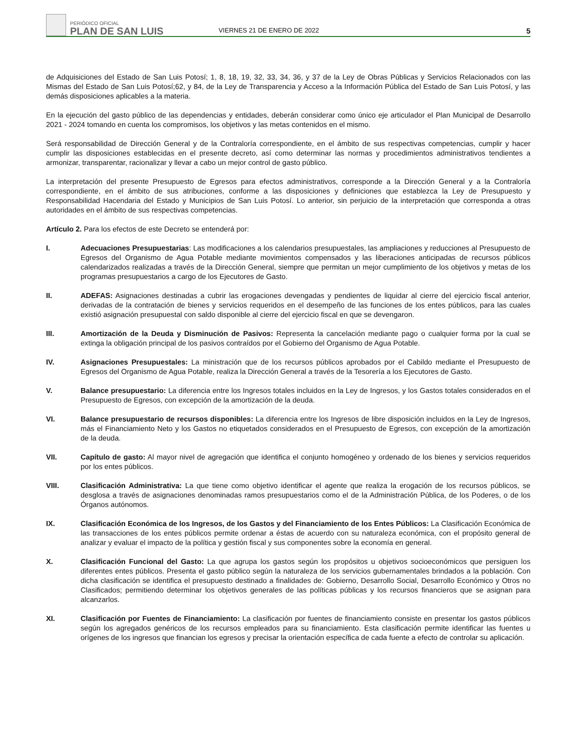PERIÓDICO OFICIAL
PLAN DE SAN LUIS
VIERNES 21 DE ENERO DE 2022
5
de Adquisiciones del Estado de San Luis Potosí; 1, 8, 18, 19, 32, 33, 34, 36, y 37 de la Ley de Obras Públicas y Servicios Relacionados con las Mismas del Estado de San Luis Potosí;62, y 84, de la Ley de Transparencia y Acceso a la Información Pública del Estado de San Luis Potosí, y las demás disposiciones aplicables a la materia.
En la ejecución del gasto público de las dependencias y entidades, deberán considerar como único eje articulador el Plan Municipal de Desarrollo 2021 - 2024 tomando en cuenta los compromisos, los objetivos y las metas contenidos en el mismo.
Será responsabilidad de Dirección General y de la Contraloría correspondiente, en el ámbito de sus respectivas competencias, cumplir y hacer cumplir las disposiciones establecidas en el presente decreto, así como determinar las normas y procedimientos administrativos tendientes a armonizar, transparentar, racionalizar y llevar a cabo un mejor control de gasto público.
La interpretación del presente Presupuesto de Egresos para efectos administrativos, corresponde a la Dirección General y a la Contraloría correspondiente, en el ámbito de sus atribuciones, conforme a las disposiciones y definiciones que establezca la Ley de Presupuesto y Responsabilidad Hacendaria del Estado y Municipios de San Luis Potosí. Lo anterior, sin perjuicio de la interpretación que corresponda a otras autoridades en el ámbito de sus respectivas competencias.
Artículo 2. Para los efectos de este Decreto se entenderá por:
I. Adecuaciones Presupuestarias: Las modificaciones a los calendarios presupuestales, las ampliaciones y reducciones al Presupuesto de Egresos del Organismo de Agua Potable mediante movimientos compensados y las liberaciones anticipadas de recursos públicos calendarizados realizadas a través de la Dirección General, siempre que permitan un mejor cumplimiento de los objetivos y metas de los programas presupuestarios a cargo de los Ejecutores de Gasto.
II. ADEFAS: Asignaciones destinadas a cubrir las erogaciones devengadas y pendientes de liquidar al cierre del ejercicio fiscal anterior, derivadas de la contratación de bienes y servicios requeridos en el desempeño de las funciones de los entes públicos, para las cuales existió asignación presupuestal con saldo disponible al cierre del ejercicio fiscal en que se devengaron.
III. Amortización de la Deuda y Disminución de Pasivos: Representa la cancelación mediante pago o cualquier forma por la cual se extinga la obligación principal de los pasivos contraídos por el Gobierno del Organismo de Agua Potable.
IV. Asignaciones Presupuestales: La ministración que de los recursos públicos aprobados por el Cabildo mediante el Presupuesto de Egresos del Organismo de Agua Potable, realiza la Dirección General a través de la Tesorería a los Ejecutores de Gasto.
V. Balance presupuestario: La diferencia entre los Ingresos totales incluidos en la Ley de Ingresos, y los Gastos totales considerados en el Presupuesto de Egresos, con excepción de la amortización de la deuda.
VI. Balance presupuestario de recursos disponibles: La diferencia entre los Ingresos de libre disposición incluidos en la Ley de Ingresos, más el Financiamiento Neto y los Gastos no etiquetados considerados en el Presupuesto de Egresos, con excepción de la amortización de la deuda.
VII. Capítulo de gasto: Al mayor nivel de agregación que identifica el conjunto homogéneo y ordenado de los bienes y servicios requeridos por los entes públicos.
VIII. Clasificación Administrativa: La que tiene como objetivo identificar el agente que realiza la erogación de los recursos públicos, se desglosa a través de asignaciones denominadas ramos presupuestarios como el de la Administración Pública, de los Poderes, o de los Órganos autónomos.
IX. Clasificación Económica de los Ingresos, de los Gastos y del Financiamiento de los Entes Públicos: La Clasificación Económica de las transacciones de los entes públicos permite ordenar a éstas de acuerdo con su naturaleza económica, con el propósito general de analizar y evaluar el impacto de la política y gestión fiscal y sus componentes sobre la economía en general.
X. Clasificación Funcional del Gasto: La que agrupa los gastos según los propósitos u objetivos socioeconómicos que persiguen los diferentes entes públicos. Presenta el gasto público según la naturaleza de los servicios gubernamentales brindados a la población. Con dicha clasificación se identifica el presupuesto destinado a finalidades de: Gobierno, Desarrollo Social, Desarrollo Económico y Otros no Clasificados; permitiendo determinar los objetivos generales de las políticas públicas y los recursos financieros que se asignan para alcanzarlos.
XI. Clasificación por Fuentes de Financiamiento: La clasificación por fuentes de financiamiento consiste en presentar los gastos públicos según los agregados genéricos de los recursos empleados para su financiamiento. Esta clasificación permite identificar las fuentes u orígenes de los ingresos que financian los egresos y precisar la orientación específica de cada fuente a efecto de controlar su aplicación.